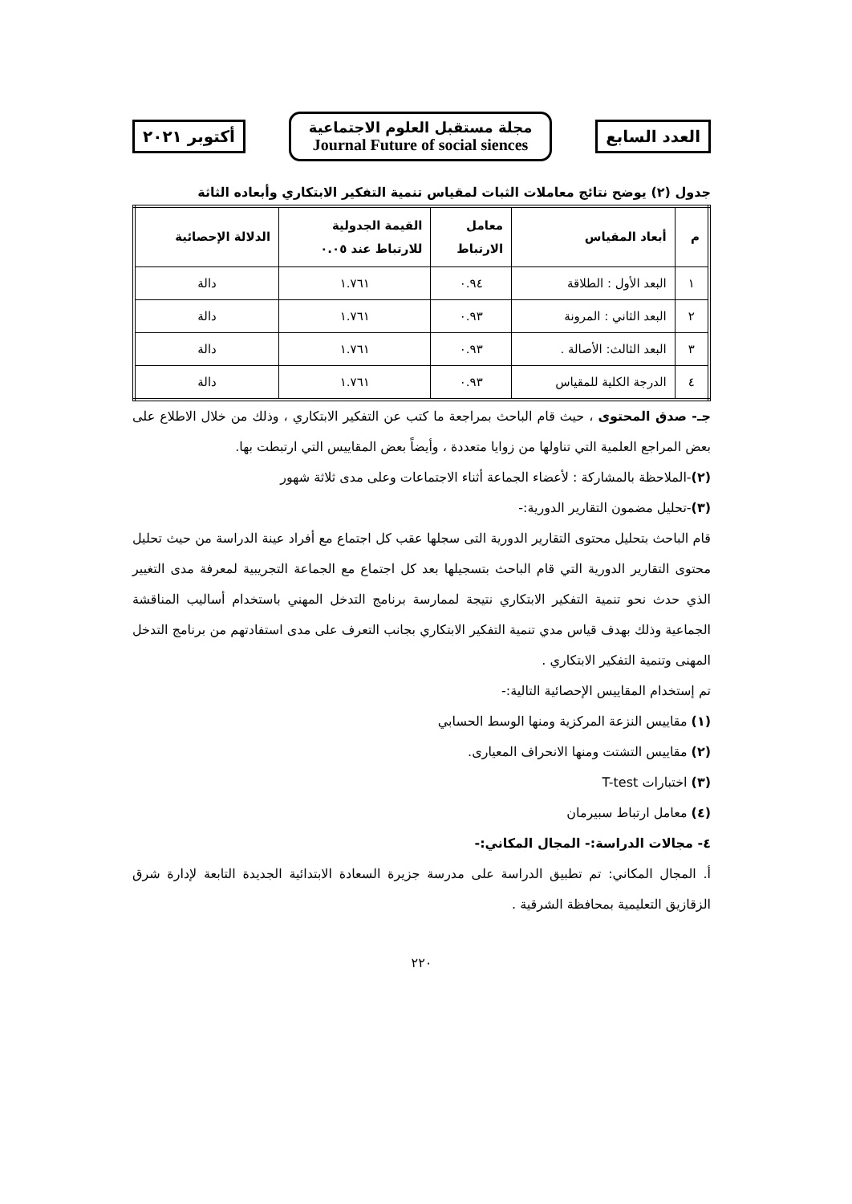العدد السابع
مجلة مستقبل العلوم الاجتماعية
Journal Future of social siences
أكتوبر ٢٠٢١
جدول (٢) يوضح نتائج معاملات الثبات لمقياس تنمية التفكير الابتكاري وأبعاده الثاثة
| م | أبعاد المقياس | معامل الارتباط | القيمة الجدولية للارتباط عند ٠.٠٥ | الدلالة الإحصائية |
| --- | --- | --- | --- | --- |
| ١ | البعد الأول : الطلاقة | ٠.٩٤ | ١.٧٦١ | دالة |
| ٢ | البعد الثاني : المرونة | ٠.٩٣ | ١.٧٦١ | دالة |
| ٣ | البعد الثالث: الأصالة . | ٠.٩٣ | ١.٧٦١ | دالة |
| ٤ | الدرجة الكلية للمقياس | ٠.٩٣ | ١.٧٦١ | دالة |
جـ- صدق المحتوى ، حيث قام الباحث بمراجعة ما كتب عن التفكير الابتكاري ، وذلك من خلال الاطلاع على بعض المراجع العلمية التي تناولها من زوايا متعددة ، وأيضاً بعض المقاييس التي ارتبطت بها.
(٢)-الملاحظة بالمشاركة : لأعضاء الجماعة أثناء الاجتماعات وعلى مدى ثلاثة شهور
(٣)-تحليل مضمون التقارير الدورية:-
قام الباحث بتحليل محتوى التقارير الدورية التى سجلها عقب كل اجتماع مع أفراد عينة الدراسة من حيث تحليل محتوى التقارير الدورية التي قام الباحث بتسجيلها بعد كل اجتماع مع الجماعة التجريبية لمعرفة مدى التغيير الذي حدث نحو تنمية التفكير الابتكاري نتيجة لممارسة برنامج التدخل المهني باستخدام أساليب المناقشة الجماعية وذلك بهدف قياس مدي تنمية التفكير الابتكاري بجانب التعرف على مدى استفادتهم من برنامج التدخل المهنى وتنمية التفكير الابتكاري .
تم إستخدام المقاييس الإحصائية التالية:-
(١) مقاييس النزعة المركزية ومنها الوسط الحسابي
(٢) مقاييس التشتت ومنها الانحراف المعيارى.
(٣) اختبارات T-test
(٤) معامل ارتباط سبيرمان
٤- مجالات الدراسة:- المجال المكاني:-
أ. المجال المكاني: تم تطبيق الدراسة على مدرسة جزيرة السعادة الابتدائية الجديدة التابعة لإدارة شرق الزقازيق التعليمية بمحافظة الشرقية .
٢٢٠